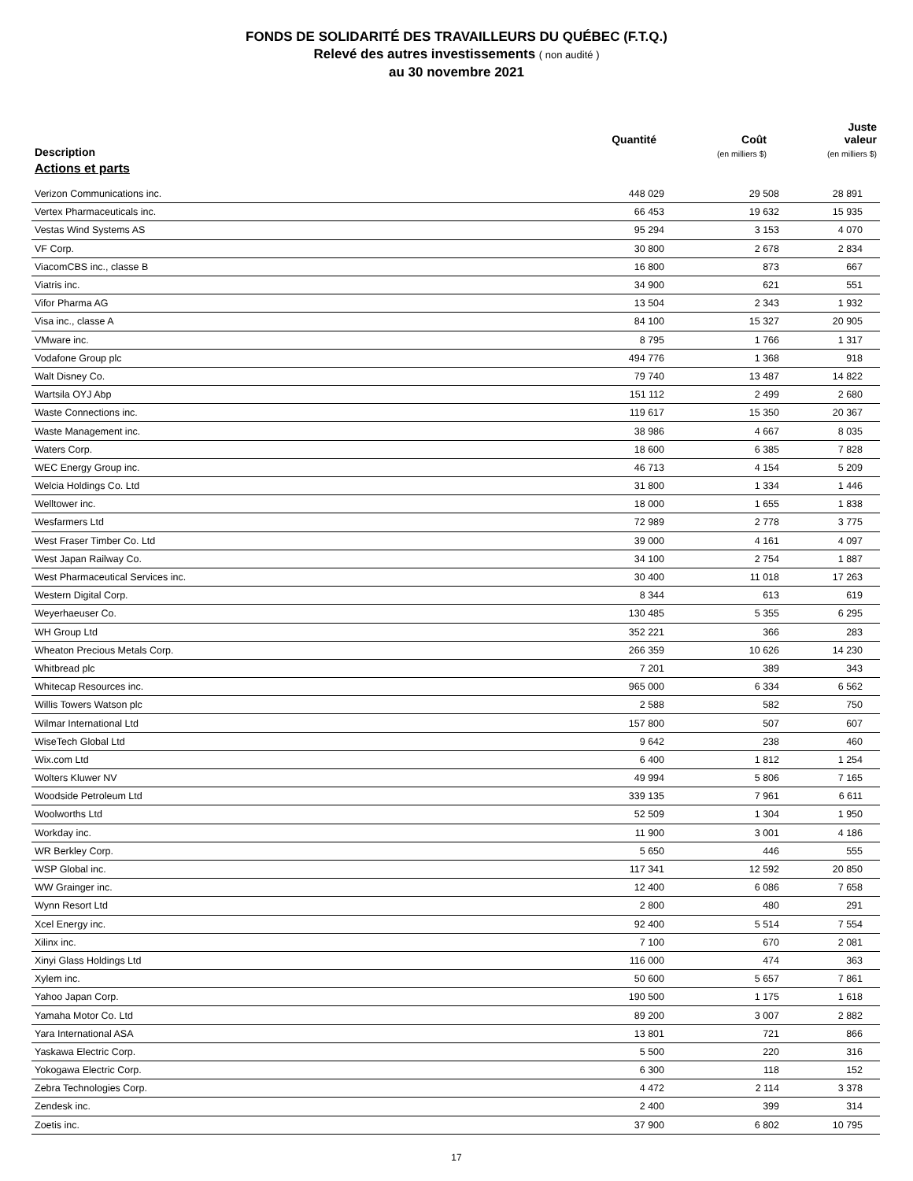FONDS DE SOLIDARITÉ DES TRAVAILLEURS DU QUÉBEC (F.T.Q.)
Relevé des autres investissements ( non audité )
au 30 novembre 2021
| Description | Quantité | Coût (en milliers $) | Juste valeur (en milliers $) |
| --- | --- | --- | --- |
| Actions et parts | | | |
| Verizon Communications inc. | 448 029 | 29 508 | 28 891 |
| Vertex Pharmaceuticals inc. | 66 453 | 19 632 | 15 935 |
| Vestas Wind Systems AS | 95 294 | 3 153 | 4 070 |
| VF Corp. | 30 800 | 2 678 | 2 834 |
| ViacomCBS inc., classe B | 16 800 | 873 | 667 |
| Viatris inc. | 34 900 | 621 | 551 |
| Vifor Pharma AG | 13 504 | 2 343 | 1 932 |
| Visa inc., classe A | 84 100 | 15 327 | 20 905 |
| VMware inc. | 8 795 | 1 766 | 1 317 |
| Vodafone Group plc | 494 776 | 1 368 | 918 |
| Walt Disney Co. | 79 740 | 13 487 | 14 822 |
| Wartsila OYJ Abp | 151 112 | 2 499 | 2 680 |
| Waste Connections inc. | 119 617 | 15 350 | 20 367 |
| Waste Management inc. | 38 986 | 4 667 | 8 035 |
| Waters Corp. | 18 600 | 6 385 | 7 828 |
| WEC Energy Group inc. | 46 713 | 4 154 | 5 209 |
| Welcia Holdings Co. Ltd | 31 800 | 1 334 | 1 446 |
| Welltower inc. | 18 000 | 1 655 | 1 838 |
| Wesfarmers Ltd | 72 989 | 2 778 | 3 775 |
| West Fraser Timber Co. Ltd | 39 000 | 4 161 | 4 097 |
| West Japan Railway Co. | 34 100 | 2 754 | 1 887 |
| West Pharmaceutical Services inc. | 30 400 | 11 018 | 17 263 |
| Western Digital Corp. | 8 344 | 613 | 619 |
| Weyerhaeuser Co. | 130 485 | 5 355 | 6 295 |
| WH Group Ltd | 352 221 | 366 | 283 |
| Wheaton Precious Metals Corp. | 266 359 | 10 626 | 14 230 |
| Whitbread plc | 7 201 | 389 | 343 |
| Whitecap Resources inc. | 965 000 | 6 334 | 6 562 |
| Willis Towers Watson plc | 2 588 | 582 | 750 |
| Wilmar International Ltd | 157 800 | 507 | 607 |
| WiseTech Global Ltd | 9 642 | 238 | 460 |
| Wix.com Ltd | 6 400 | 1 812 | 1 254 |
| Wolters Kluwer NV | 49 994 | 5 806 | 7 165 |
| Woodside Petroleum Ltd | 339 135 | 7 961 | 6 611 |
| Woolworths Ltd | 52 509 | 1 304 | 1 950 |
| Workday inc. | 11 900 | 3 001 | 4 186 |
| WR Berkley Corp. | 5 650 | 446 | 555 |
| WSP Global inc. | 117 341 | 12 592 | 20 850 |
| WW Grainger inc. | 12 400 | 6 086 | 7 658 |
| Wynn Resort Ltd | 2 800 | 480 | 291 |
| Xcel Energy inc. | 92 400 | 5 514 | 7 554 |
| Xilinx inc. | 7 100 | 670 | 2 081 |
| Xinyi Glass Holdings Ltd | 116 000 | 474 | 363 |
| Xylem inc. | 50 600 | 5 657 | 7 861 |
| Yahoo Japan Corp. | 190 500 | 1 175 | 1 618 |
| Yamaha Motor Co. Ltd | 89 200 | 3 007 | 2 882 |
| Yara International ASA | 13 801 | 721 | 866 |
| Yaskawa Electric Corp. | 5 500 | 220 | 316 |
| Yokogawa Electric Corp. | 6 300 | 118 | 152 |
| Zebra Technologies Corp. | 4 472 | 2 114 | 3 378 |
| Zendesk inc. | 2 400 | 399 | 314 |
| Zoetis inc. | 37 900 | 6 802 | 10 795 |
17